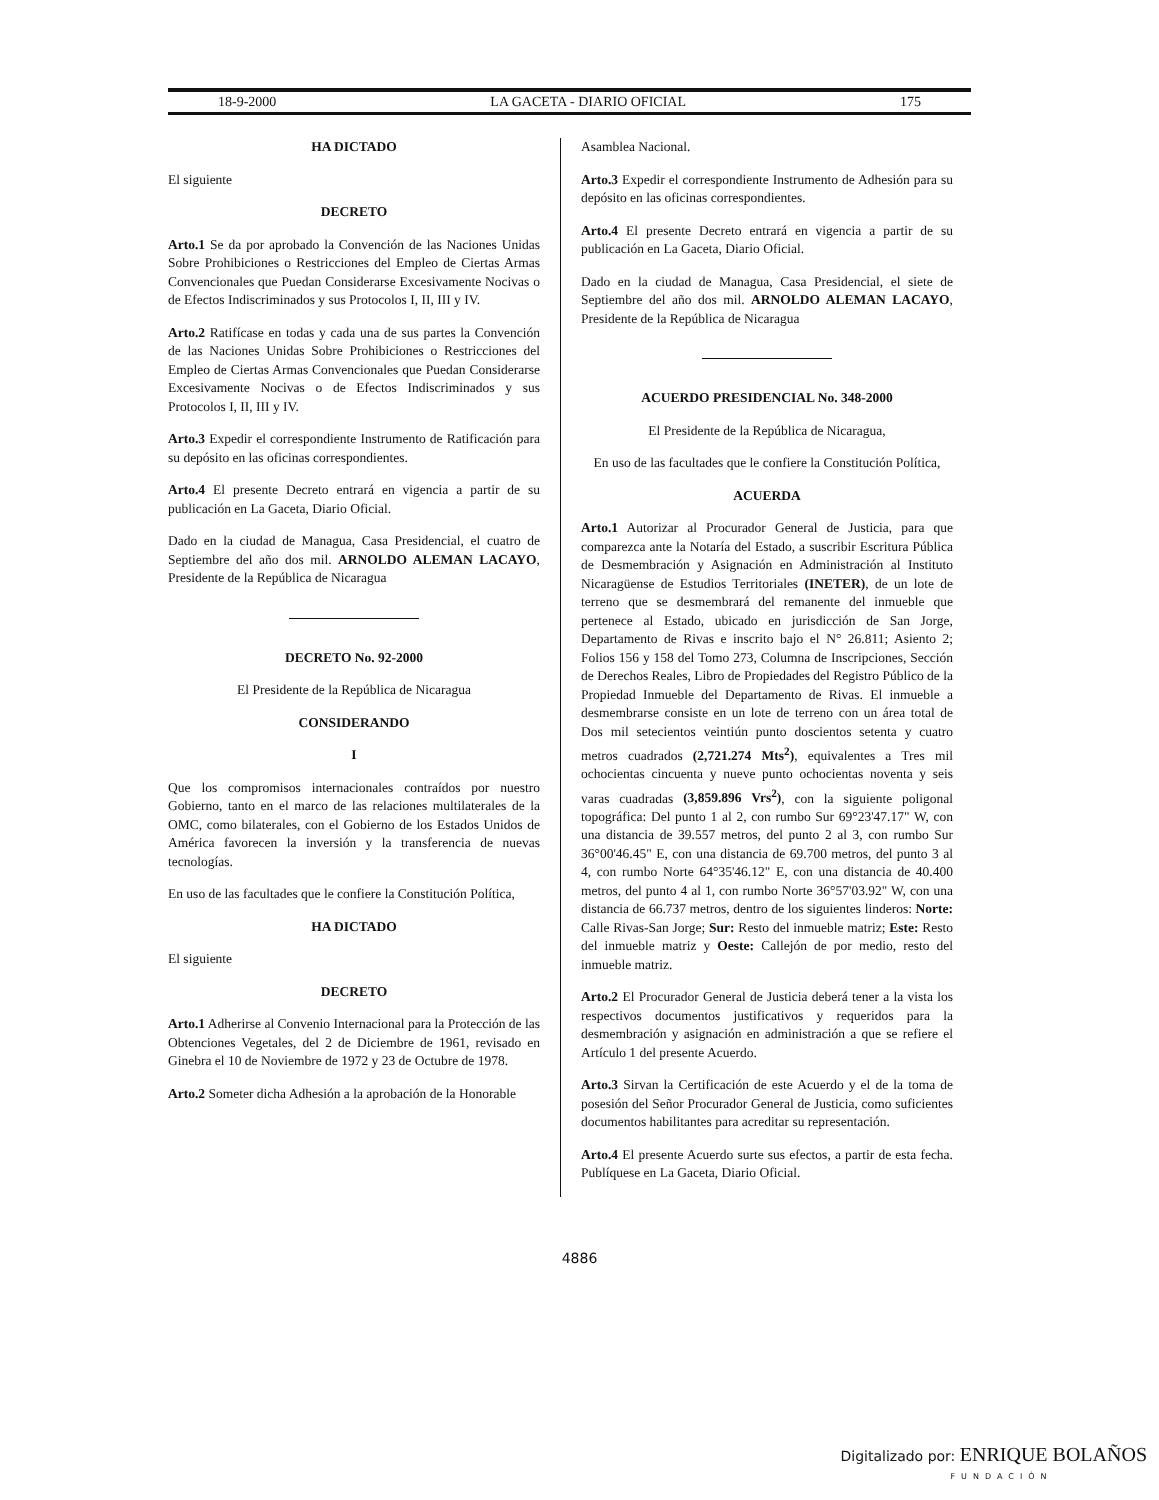18-9-2000 LA GACETA - DIARIO OFICIAL 175
HA DICTADO
El siguiente
DECRETO
Arto.1 Se da por aprobado la Convención de las Naciones Unidas Sobre Prohibiciones o Restricciones del Empleo de Ciertas Armas Convencionales que Puedan Considerarse Excesivamente Nocivas o de Efectos Indiscriminados y sus Protocolos I, II, III y IV.
Arto.2 Ratifícase en todas y cada una de sus partes la Convención de las Naciones Unidas Sobre Prohibiciones o Restricciones del Empleo de Ciertas Armas Convencionales que Puedan Considerarse Excesivamente Nocivas o de Efectos Indiscriminados y sus Protocolos I, II, III y IV.
Arto.3 Expedir el correspondiente Instrumento de Ratificación para su depósito en las oficinas correspondientes.
Arto.4 El presente Decreto entrará en vigencia a partir de su publicación en La Gaceta, Diario Oficial.
Dado en la ciudad de Managua, Casa Presidencial, el cuatro de Septiembre del año dos mil. ARNOLDO ALEMAN LACAYO, Presidente de la República de Nicaragua
DECRETO No. 92-2000
El Presidente de la República de Nicaragua
CONSIDERANDO
I
Que los compromisos internacionales contraídos por nuestro Gobierno, tanto en el marco de las relaciones multilaterales de la OMC, como bilaterales, con el Gobierno de los Estados Unidos de América favorecen la inversión y la transferencia de nuevas tecnologías.
En uso de las facultades que le confiere la Constitución Política,
HA DICTADO
El siguiente
DECRETO
Arto.1 Adherirse al Convenio Internacional para la Protección de las Obtenciones Vegetales, del 2 de Diciembre de 1961, revisado en Ginebra el 10 de Noviembre de 1972 y 23 de Octubre de 1978.
Arto.2 Someter dicha Adhesión a la aprobación de la Honorable
Asamblea Nacional.
Arto.3 Expedir el correspondiente Instrumento de Adhesión para su depósito en las oficinas correspondientes.
Arto.4 El presente Decreto entrará en vigencia a partir de su publicación en La Gaceta, Diario Oficial.
Dado en la ciudad de Managua, Casa Presidencial, el siete de Septiembre del año dos mil. ARNOLDO ALEMAN LACAYO, Presidente de la República de Nicaragua
ACUERDO PRESIDENCIAL No. 348-2000
El Presidente de la República de Nicaragua,
En uso de las facultades que le confiere la Constitución Política,
ACUERDA
Arto.1 Autorizar al Procurador General de Justicia, para que comparezca ante la Notaría del Estado, a suscribir Escritura Pública de Desmembración y Asignación en Administración al Instituto Nicaragüense de Estudios Territoriales (INETER), de un lote de terreno que se desmembrará del remanente del inmueble que pertenece al Estado, ubicado en jurisdicción de San Jorge, Departamento de Rivas e inscrito bajo el N° 26.811; Asiento 2; Folios 156 y 158 del Tomo 273, Columna de Inscripciones, Sección de Derechos Reales, Libro de Propiedades del Registro Público de la Propiedad Inmueble del Departamento de Rivas. El inmueble a desmembrarse consiste en un lote de terreno con un área total de Dos mil setecientos veintiún punto doscientos setenta y cuatro metros cuadrados (2,721.274 Mts<sup>2</sup>), equivalentes a Tres mil ochocientas cincuenta y nueve punto ochocientas noventa y seis varas cuadradas (3,859.896 Vrs<sup>2</sup>), con la siguiente poligonal topográfica: Del punto 1 al 2, con rumbo Sur 69°23'47.17" W, con una distancia de 39.557 metros, del punto 2 al 3, con rumbo Sur 36°00'46.45" E, con una distancia de 69.700 metros, del punto 3 al 4, con rumbo Norte 64°35'46.12" E, con una distancia de 40.400 metros, del punto 4 al 1, con rumbo Norte 36°57'03.92" W, con una distancia de 66.737 metros, dentro de los siguientes linderos: Norte: Calle Rivas-San Jorge; Sur: Resto del inmueble matriz; Este: Resto del inmueble matriz y Oeste: Callejón de por medio, resto del inmueble matriz.
Arto.2 El Procurador General de Justicia deberá tener a la vista los respectivos documentos justificativos y requeridos para la desmembración y asignación en administración a que se refiere el Artículo 1 del presente Acuerdo.
Arto.3 Sirvan la Certificación de este Acuerdo y el de la toma de posesión del Señor Procurador General de Justicia, como suficientes documentos habilitantes para acreditar su representación.
Arto.4 El presente Acuerdo surte sus efectos, a partir de esta fecha. Publíquese en La Gaceta, Diario Oficial.
4886
Digitalizado por: ENRIQUE BOLAÑOS
FUNDACIÓN